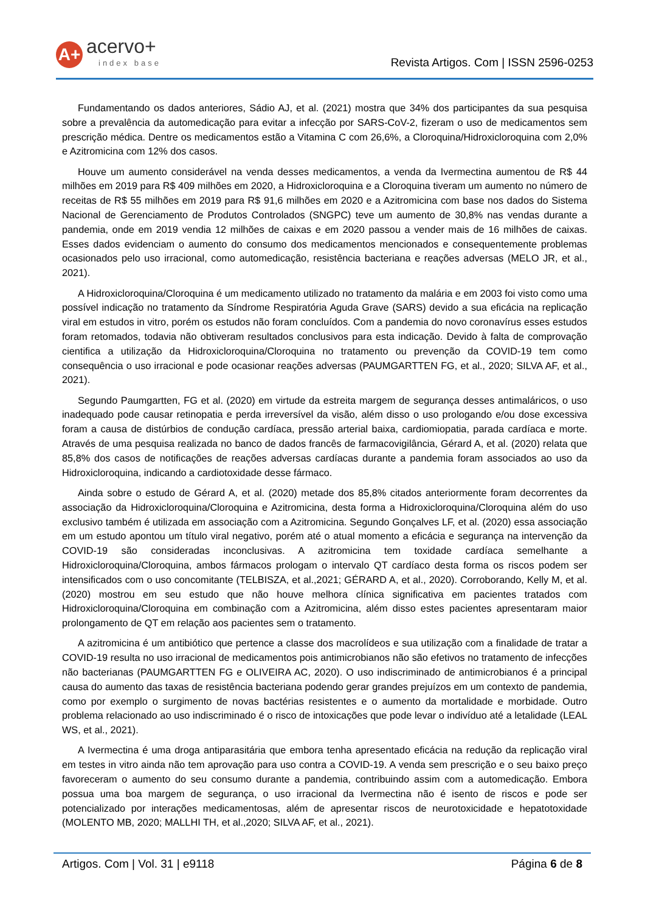A+
acervo+
index base
Revista Artigos. Com | ISSN 2596-0253
Fundamentando os dados anteriores, Sádio AJ, et al. (2021) mostra que 34% dos participantes da sua pesquisa sobre a prevalência da automedicação para evitar a infecção por SARS-CoV-2, fizeram o uso de medicamentos sem prescrição médica. Dentre os medicamentos estão a Vitamina C com 26,6%, a Cloroquina/Hidroxicloroquina com 2,0% e Azitromicina com 12% dos casos.
Houve um aumento considerável na venda desses medicamentos, a venda da Ivermectina aumentou de R$ 44 milhões em 2019 para R$ 409 milhões em 2020, a Hidroxicloroquina e a Cloroquina tiveram um aumento no número de receitas de R$ 55 milhões em 2019 para R$ 91,6 milhões em 2020 e a Azitromicina com base nos dados do Sistema Nacional de Gerenciamento de Produtos Controlados (SNGPC) teve um aumento de 30,8% nas vendas durante a pandemia, onde em 2019 vendia 12 milhões de caixas e em 2020 passou a vender mais de 16 milhões de caixas. Esses dados evidenciam o aumento do consumo dos medicamentos mencionados e consequentemente problemas ocasionados pelo uso irracional, como automedicação, resistência bacteriana e reações adversas (MELO JR, et al., 2021).
A Hidroxicloroquina/Cloroquina é um medicamento utilizado no tratamento da malária e em 2003 foi visto como uma possível indicação no tratamento da Síndrome Respiratória Aguda Grave (SARS) devido a sua eficácia na replicação viral em estudos in vitro, porém os estudos não foram concluídos. Com a pandemia do novo coronavírus esses estudos foram retomados, todavia não obtiveram resultados conclusivos para esta indicação. Devido à falta de comprovação cientifica a utilização da Hidroxicloroquina/Cloroquina no tratamento ou prevenção da COVID-19 tem como consequência o uso irracional e pode ocasionar reações adversas (PAUMGARTTEN FG, et al., 2020; SILVA AF, et al., 2021).
Segundo Paumgartten, FG et al. (2020) em virtude da estreita margem de segurança desses antimaláricos, o uso inadequado pode causar retinopatia e perda irreversível da visão, além disso o uso prologando e/ou dose excessiva foram a causa de distúrbios de condução cardíaca, pressão arterial baixa, cardiomiopatia, parada cardíaca e morte. Através de uma pesquisa realizada no banco de dados francês de farmacovigilância, Gérard A, et al. (2020) relata que 85,8% dos casos de notificações de reações adversas cardíacas durante a pandemia foram associados ao uso da Hidroxicloroquina, indicando a cardiotoxidade desse fármaco.
Ainda sobre o estudo de Gérard A, et al. (2020) metade dos 85,8% citados anteriormente foram decorrentes da associação da Hidroxicloroquina/Cloroquina e Azitromicina, desta forma a Hidroxicloroquina/Cloroquina além do uso exclusivo também é utilizada em associação com a Azitromicina. Segundo Gonçalves LF, et al. (2020) essa associação em um estudo apontou um título viral negativo, porém até o atual momento a eficácia e segurança na intervenção da COVID-19 são consideradas inconclusivas. A azitromicina tem toxidade cardíaca semelhante a Hidroxicloroquina/Cloroquina, ambos fármacos prologam o intervalo QT cardíaco desta forma os riscos podem ser intensificados com o uso concomitante (TELBISZA, et al.,2021; GÉRARD A, et al., 2020). Corroborando, Kelly M, et al. (2020) mostrou em seu estudo que não houve melhora clínica significativa em pacientes tratados com Hidroxicloroquina/Cloroquina em combinação com a Azitromicina, além disso estes pacientes apresentaram maior prolongamento de QT em relação aos pacientes sem o tratamento.
A azitromicina é um antibiótico que pertence a classe dos macrolídeos e sua utilização com a finalidade de tratar a COVID-19 resulta no uso irracional de medicamentos pois antimicrobianos não são efetivos no tratamento de infecções não bacterianas (PAUMGARTTEN FG e OLIVEIRA AC, 2020). O uso indiscriminado de antimicrobianos é a principal causa do aumento das taxas de resistência bacteriana podendo gerar grandes prejuízos em um contexto de pandemia, como por exemplo o surgimento de novas bactérias resistentes e o aumento da mortalidade e morbidade. Outro problema relacionado ao uso indiscriminado é o risco de intoxicações que pode levar o indivíduo até a letalidade (LEAL WS, et al., 2021).
A Ivermectina é uma droga antiparasitária que embora tenha apresentado eficácia na redução da replicação viral em testes in vitro ainda não tem aprovação para uso contra a COVID-19. A venda sem prescrição e o seu baixo preço favoreceram o aumento do seu consumo durante a pandemia, contribuindo assim com a automedicação. Embora possua uma boa margem de segurança, o uso irracional da Ivermectina não é isento de riscos e pode ser potencializado por interações medicamentosas, além de apresentar riscos de neurotoxicidade e hepatotoxidade (MOLENTO MB, 2020; MALLHI TH, et al.,2020; SILVA AF, et al., 2021).
Artigos. Com | Vol. 31 | e9118 Página 6 de 8